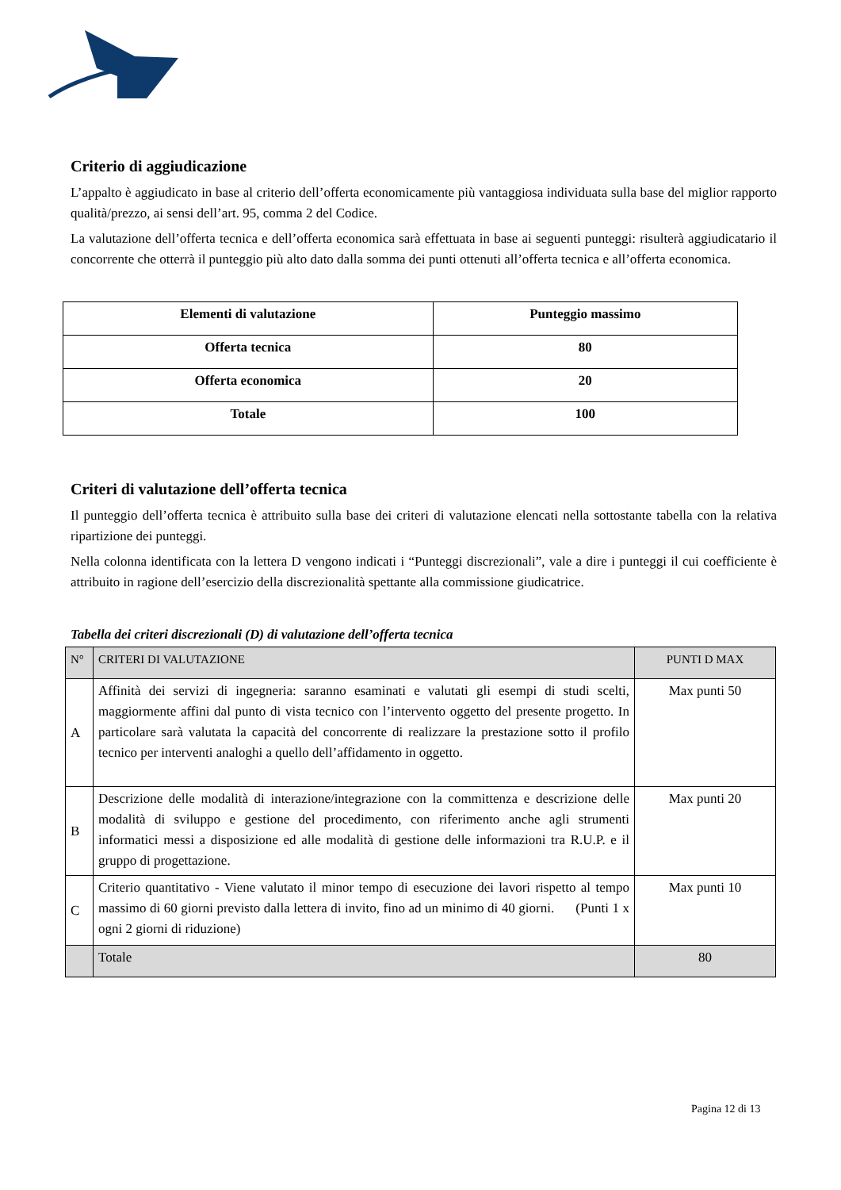Criterio di aggiudicazione
L’appalto è aggiudicato in base al criterio dell’offerta economicamente più vantaggiosa individuata sulla base del miglior rapporto qualità/prezzo, ai sensi dell’art. 95, comma 2 del Codice.
La valutazione dell’offerta tecnica e dell’offerta economica sarà effettuata in base ai seguenti punteggi: risulterà aggiudicatario il concorrente che otterrà il punteggio più alto dato dalla somma dei punti ottenuti all’offerta tecnica e all’offerta economica.
| Elementi di valutazione | Punteggio massimo |
| Offerta tecnica | 80 |
| Offerta economica | 20 |
| Totale | 100 |
Criteri di valutazione dell’offerta tecnica
Il punteggio dell’offerta tecnica è attribuito sulla base dei criteri di valutazione elencati nella sottostante tabella con la relativa ripartizione dei punteggi.
Nella colonna identificata con la lettera D vengono indicati i “Punteggi discrezionali”, vale a dire i punteggi il cui coefficiente è attribuito in ragione dell’esercizio della discrezionalità spettante alla commissione giudicatrice.
Tabella dei criteri discrezionali (D) di valutazione dell’offerta tecnica
| N° | CRITERI DI VALUTAZIONE | PUNTI D MAX |
| A | Affinità dei servizi di ingegneria: saranno esaminati e valutati gli esempi di studi scelti, maggiormente affini dal punto di vista tecnico con l’intervento oggetto del presente progetto. In particolare sarà valutata la capacità del concorrente di realizzare la prestazione sotto il profilo tecnico per interventi analoghi a quello dell’affidamento in oggetto. | Max punti 50 |
| B | Descrizione delle modalità di interazione/integrazione con la committenza e descrizione delle modalità di sviluppo e gestione del procedimento, con riferimento anche agli strumenti informatici messi a disposizione ed alle modalità di gestione delle informazioni tra R.U.P. e il gruppo di progettazione. | Max punti 20 |
| C | Criterio quantitativo - Viene valutato il minor tempo di esecuzione dei lavori rispetto al tempo massimo di 60 giorni previsto dalla lettera di invito, fino ad un minimo di 40 giorni. (Punti 1 x ogni 2 giorni di riduzione) | Max punti 10 |
| | Totale | 80 |
Pagina 12 di 13